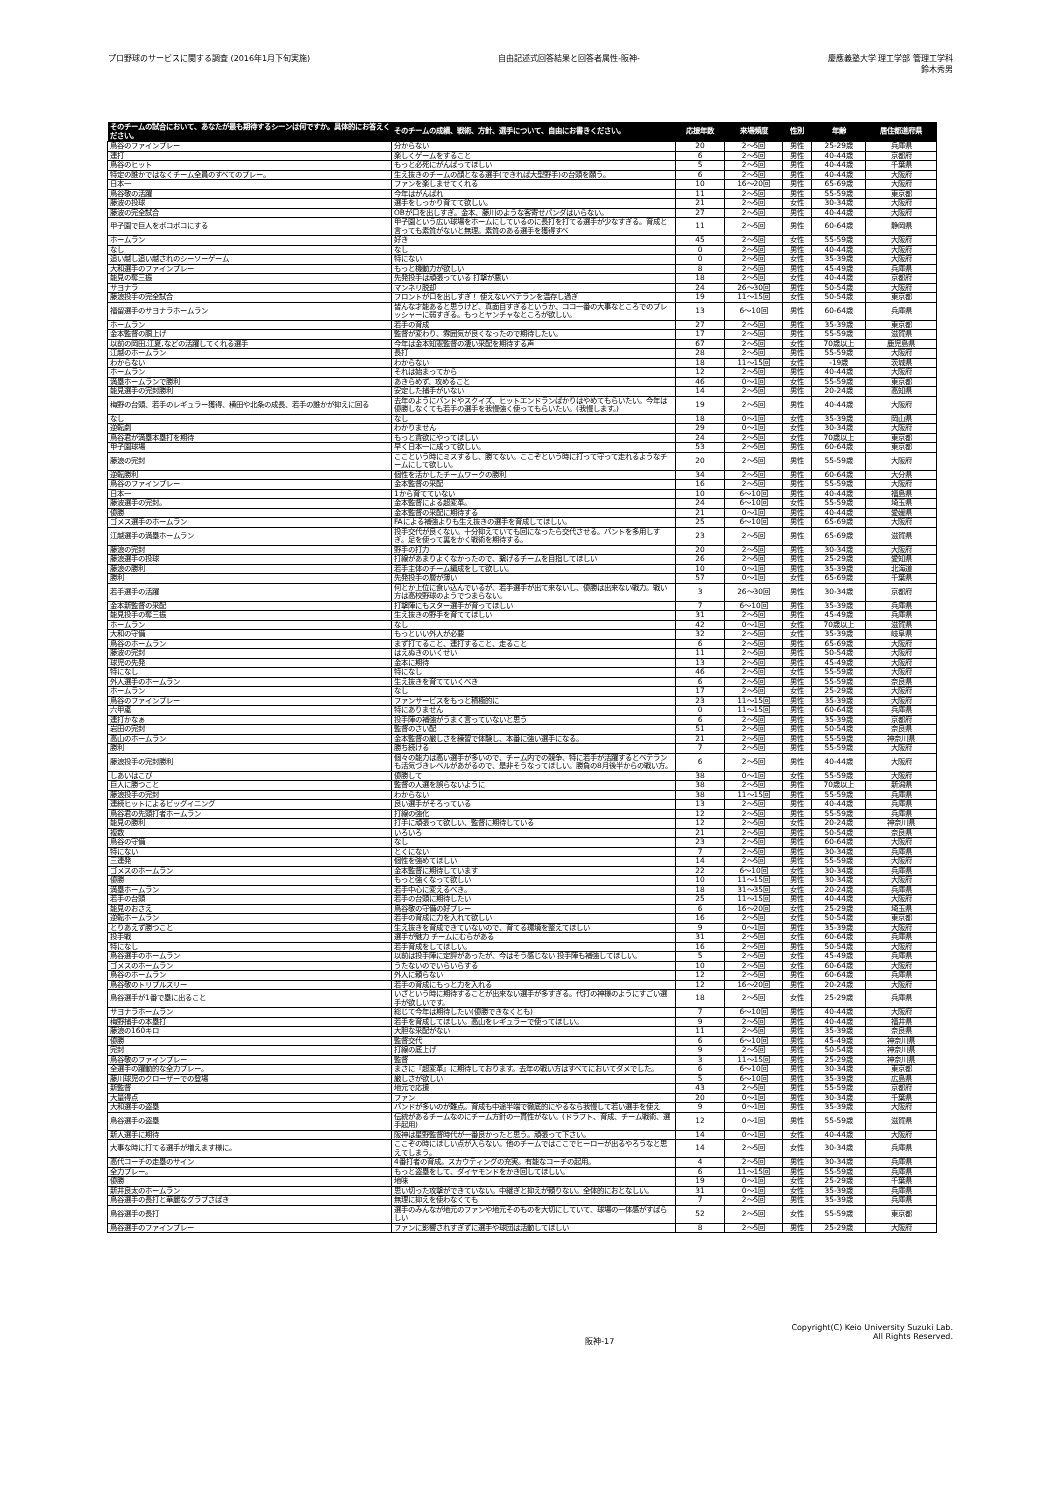プロ野球のサービスに関する調査 (2016年1月下旬実施)
自由記述式回答結果と回答者属性-阪神-
慶應義塾大学 理工学部 管理工学科
鈴木秀男
| そのチームの試合において、あなたが最も期待するシーンは何ですか。具体的にお答えください。 | そのチームの成績、戦術、方針、選手について、自由にお書きください。 | 応援年数 | 来場頻度 | 性別 | 年齢 | 居住都道府県 |
| --- | --- | --- | --- | --- | --- | --- |
| 鳥谷のファインプレー | 分からない | 20 | 2～5回 | 男性 | 25-29歳 | 兵庫県 |
| 連打 | 楽しくゲームをすること | 6 | 2～5回 | 男性 | 40-44歳 | 京都府 |
| 鳥谷のヒット | もっと必死にがんばってほしい | 5 | 2～5回 | 男性 | 40-44歳 | 千葉県 |
| 特定の誰かではなくチーム全員のすべてのプレー。 | 生え抜きのチームの顔となる選手(できれば大型野手)の台頭を願う。 | 6 | 2～5回 | 男性 | 40-44歳 | 大阪府 |
| 日本一 | ファンを楽しませてくれる | 10 | 16～20回 | 男性 | 65-69歳 | 大阪府 |
| 鳥谷敬の活躍 | 今年はがんばれ | 11 | 2～5回 | 男性 | 55-59歳 | 東京都 |
| 藤波の投球 | 選手をしっかり育てて欲しい。 | 21 | 2～5回 | 女性 | 30-34歳 | 大阪府 |
| 藤波の完全試合 | OBが口を出しすぎ。金本、藤川のような客寄せパンダはいらない。 | 27 | 2～5回 | 男性 | 40-44歳 | 大阪府 |
| 甲子園で巨人をボコボコにする | 甲子園という広い球場をホームにしているのに長打を打てる選手が少なすぎる。育成と言っても素質がないと無理。素質のある選手を獲得すべ | 11 | 2～5回 | 男性 | 60-64歳 | 静岡県 |
| ホームラン | 好き | 45 | 2～5回 | 女性 | 55-59歳 | 大阪府 |
| なし | なし | 0 | 2～5回 | 男性 | 40-44歳 | 大阪府 |
| 追い越し追い越されのシーソーゲーム | 特にない | 0 | 2～5回 | 女性 | 35-39歳 | 大阪府 |
| 大和選手のファインプレー | もっと機動力が欲しい | 8 | 2～5回 | 男性 | 45-49歳 | 兵庫県 |
| 能見の奪三振 | 先発投手は頑張っている 打撃が悪い | 18 | 2～5回 | 女性 | 40-44歳 | 京都府 |
| サヨナラ | マンネリ脱却 | 24 | 26～30回 | 男性 | 50-54歳 | 大阪府 |
| 藤浪投手の完全試合 | フロントが口を出しすぎ！ 使えないベテランを温存し過ぎ | 19 | 11～15回 | 女性 | 50-54歳 | 東京都 |
| 福留選手のサヨナラホームラン | 皆んな才能あると思うけど、真面目すぎるというか、ココ一番の大事なところでのプレッシャーに弱すぎる。もっとヤンチャなところが欲しい。 | 13 | 6～10回 | 男性 | 60-64歳 | 兵庫県 |
| ホームラン | 若手の育成 | 27 | 2～5回 | 男性 | 35-39歳 | 東京都 |
| 金本監督の胴上げ | 監督が変わり、雰囲気が良くなったので期待したい。 | 17 | 2～5回 | 男性 | 55-59歳 | 滋賀県 |
| 以前の岡田,江夏,などの活躍してくれる選手 | 今年は金本知憲監督の凄い采配を期待する声 | 67 | 2～5回 | 女性 | 70歳以上 | 鹿児島県 |
| 江越のホームラン | 長打 | 28 | 2～5回 | 男性 | 55-59歳 | 大阪府 |
| わからない | わからない | 18 | 11～15回 | 女性 | -19歳 | 茨城県 |
| ホームラン | それは始まってから | 12 | 2～5回 | 男性 | 40-44歳 | 大阪府 |
| 満塁ホームランで勝利 | あきらめず、攻めること | 46 | 0～1回 | 女性 | 55-59歳 | 東京都 |
| 能見選手の完封勝利 | 安定した捕手がいない | 14 | 2～5回 | 男性 | 20-24歳 | 高知県 |
| 梅野の台頭、若手のレギュラー獲得、横田や北条の成長、若手の誰かが抑えに回る | 去年のようにバンドやスクイズ、ヒットエンドランばかりはやめてもらいたい。今年は優勝しなくても若手の選手を我慢強く使ってもらいたい。(我慢します。) | 19 | 2～5回 | 男性 | 40-44歳 | 大阪府 |
| なし | なし | 18 | 0～1回 | 女性 | 35-39歳 | 岡山県 |
| 逆転劇 | わかりません | 29 | 0～1回 | 女性 | 30-34歳 | 大阪府 |
| 鳥谷君が満塁本塁打を期待 | もっと貪欲にやってほしい | 24 | 2～5回 | 女性 | 70歳以上 | 東京都 |
| 甲子園球場 | 早く日本一に成って欲しい。 | 53 | 2～5回 | 男性 | 60-64歳 | 東京都 |
| 藤浪の完封 | ここという時にミスするし、勝てない。ここぞという時に打って守って走れるようなチームにして欲しい。 | 20 | 2～5回 | 男性 | 55-59歳 | 大阪府 |
| 逆転勝利 | 個性を活かしたチームワークの勝利 | 34 | 2～5回 | 男性 | 60-64歳 | 大分県 |
| 鳥谷のファインプレー | 金本監督の采配 | 16 | 2～5回 | 男性 | 55-59歳 | 大阪府 |
| 日本一 | 1から育てていない | 10 | 6～10回 | 男性 | 40-44歳 | 福島県 |
| 藤波選手の完封。 | 金本監督による超変革。 | 24 | 6～10回 | 女性 | 55-59歳 | 埼玉県 |
| 優勝 | 金本監督の采配に期待する | 21 | 0～1回 | 男性 | 40-44歳 | 愛媛県 |
| ゴメス選手のホームラン | FAによる補強よりも生え抜きの選手を育成してほしい。 | 25 | 6～10回 | 男性 | 65-69歳 | 大阪府 |
| 江越選手の満塁ホームラン | 投手交代が良くない。十分抑えていても回になったら交代させる。バントを多用しすぎ。足を使って裏をかく戦術を期待する。 | 23 | 2～5回 | 男性 | 65-69歳 | 滋賀県 |
| 藤浪の完封 | 野手の打力 | 20 | 2～5回 | 男性 | 30-34歳 | 大阪府 |
| 藤浪選手の投球 | 打線があまりよくなかったので、繋げるチームを目指してほしい | 26 | 2～5回 | 男性 | 25-29歳 | 愛知県 |
| 藤浪の勝利 | 若手主体のチーム編成をして欲しい。 | 10 | 0～1回 | 男性 | 35-39歳 | 北海道 |
| 勝利 | 先発投手の層が薄い | 57 | 0～1回 | 女性 | 65-69歳 | 千葉県 |
| 若手選手の活躍 | 何とか上位に食い込んでいるが、若手選手が出て来ないし、優勝は出来ない戦力。戦い方は高校野球のようでつまらない。 | 3 | 26～30回 | 男性 | 30-34歳 | 京都府 |
| 金本新監督の采配 | 打撃陣にもスター選手が育ってほしい | 7 | 6～10回 | 男性 | 35-39歳 | 兵庫県 |
| 能見投手の奪三振 | 生え抜きの野手を育ててほしい | 31 | 2～5回 | 男性 | 45-49歳 | 兵庫県 |
| ホームラン | なし | 42 | 0～1回 | 女性 | 70歳以上 | 滋賀県 |
| 大和の守備 | もっといい外人が必要 | 32 | 2～5回 | 女性 | 35-39歳 | 岐阜県 |
| 鳥谷のホームラン | まず打てること、連打すること、走ること | 6 | 2～5回 | 男性 | 65-69歳 | 大阪府 |
| 藤波の完封 | はえぬきのいくせい | 11 | 2～5回 | 男性 | 50-54歳 | 大阪府 |
| 球児の先発 | 金本に期待 | 13 | 2～5回 | 男性 | 45-49歳 | 大阪府 |
| 特になし | 特になし | 46 | 2～5回 | 女性 | 55-59歳 | 大阪府 |
| 外人選手のホームラン | 生え抜きを育てていくべき | 6 | 2～5回 | 男性 | 55-59歳 | 奈良県 |
| ホームラン | なし | 17 | 2～5回 | 女性 | 25-29歳 | 大阪府 |
| 鳥谷のファインプレー | ファンサービスをもっと積極的に | 23 | 11～15回 | 男性 | 35-39歳 | 大阪府 |
| 六甲颪 | 特にありません | 0 | 11～15回 | 男性 | 60-64歳 | 兵庫県 |
| 連打かなぁ | 投手陣の補強がうまく言っていないと思う | 6 | 2～5回 | 男性 | 35-39歳 | 京都府 |
| 岩田の完封 | 監督のさい配 | 51 | 2～5回 | 男性 | 50-54歳 | 奈良県 |
| 高山のホームラン | 金本監督の厳しさを練習で体験し、本番に強い選手になる。 | 21 | 2～5回 | 男性 | 55-59歳 | 神奈川県 |
| 勝利 | 勝ち続ける | 7 | 2～5回 | 男性 | 55-59歳 | 大阪府 |
| 藤浪投手の完封勝利 | 個々の能力は高い選手が多いので、チーム内での競争、特に若手が活躍するとベテランも活気づきレベルがあがるので、是非そうなってほしい。勝負の8月後半からの戦い方。 | 6 | 2～5回 | 男性 | 40-44歳 | 大阪府 |
| しあいはこび | 優勝して | 38 | 0～1回 | 女性 | 55-59歳 | 大阪府 |
| 巨人に勝つこと | 監督の人選を誤らないように | 38 | 2～5回 | 男性 | 70歳以上 | 新潟県 |
| 藤浪投手の完封 | わからない | 38 | 11～15回 | 男性 | 55-59歳 | 兵庫県 |
| 連続ヒットによるビッグイニング | 良い選手がそろっている | 13 | 2～5回 | 男性 | 40-44歳 | 兵庫県 |
| 鳥谷君の先頭打者ホームラン | 打線の強化 | 12 | 2～5回 | 男性 | 55-59歳 | 兵庫県 |
| 能見の勝利 | 打手に頑張って欲しい、監督に期待している | 12 | 2～5回 | 女性 | 20-24歳 | 神奈川県 |
| 複数 | いろいろ | 21 | 2～5回 | 男性 | 50-54歳 | 奈良県 |
| 鳥谷の守備 | なし | 23 | 2～5回 | 男性 | 60-64歳 | 大阪府 |
| 特にない | とくにない | 7 | 2～5回 | 男性 | 30-34歳 | 兵庫県 |
| 三連発 | 個性を強めてほしい | 14 | 2～5回 | 男性 | 55-59歳 | 大阪府 |
| ゴメスのホームラン | 金本監督に期待しています | 22 | 6～10回 | 女性 | 30-34歳 | 兵庫県 |
| 優勝 | もっと強くなって欲しい | 10 | 11～15回 | 男性 | 30-34歳 | 大阪府 |
| 満塁ホームラン | 若手中心に変えるべき。 | 18 | 31～35回 | 女性 | 20-24歳 | 兵庫県 |
| 若手の台頭 | 若手の台頭に期待したい | 25 | 11～15回 | 男性 | 40-44歳 | 大阪府 |
| 能見のおさえ | 鳥谷敬の守備の好プレー | 6 | 16～20回 | 女性 | 25-29歳 | 埼玉県 |
| 逆転ホームラン | 若手の育成に力を入れて欲しい | 16 | 2～5回 | 女性 | 50-54歳 | 東京都 |
| とりあえず勝つこと | 生え抜きを育成できていないので、育てる環境を整えてほしい | 9 | 0～1回 | 男性 | 35-39歳 | 大阪府 |
| 投手戦 | 選手が魅力 チームにむらがある | 31 | 2～5回 | 女性 | 60-64歳 | 兵庫県 |
| 特になし | 若手育成をしてほしい。 | 16 | 2～5回 | 男性 | 50-54歳 | 大阪府 |
| 鳥谷選手のホームラン | 以前は投手陣に定評があったが、今はそう感じない 投手陣も補強してほしい。 | 5 | 2～5回 | 女性 | 45-49歳 | 兵庫県 |
| ゴメスのホームラン | うたないのでいらいらする | 10 | 2～5回 | 女性 | 60-64歳 | 大阪府 |
| 鳥谷のホームラン | 外人に頼らない | 12 | 2～5回 | 男性 | 60-64歳 | 兵庫県 |
| 鳥谷敬のトリプルスリー | 若手の育成にもっと力を入れる | 12 | 16～20回 | 男性 | 20-24歳 | 大阪府 |
| 鳥谷選手が1番で塁に出ること | いざという時に期待することが出来ない選手が多すぎる。代打の神様のようにすごい選手が欲しいです。 | 18 | 2～5回 | 女性 | 25-29歳 | 兵庫県 |
| サヨナラホームラン | 総じて今年は期待したい(優勝できなくとも) | 7 | 6～10回 | 男性 | 40-44歳 | 大阪府 |
| 梅野捕手の本塁打 | 若手を育成してほしい。高山をレギュラーで使ってほしい。 | 9 | 2～5回 | 男性 | 40-44歳 | 福井県 |
| 藤浪の160キロ | 大胆な采配がない | 11 | 2～5回 | 男性 | 35-39歳 | 奈良県 |
| 優勝 | 監督交代 | 6 | 6～10回 | 男性 | 45-49歳 | 神奈川県 |
| 完封 | 打線の底上げ | 9 | 2～5回 | 男性 | 50-54歳 | 神奈川県 |
| 鳥谷敬のファインプレー | 監督 | 3 | 11～15回 | 男性 | 25-29歳 | 神奈川県 |
| 全選手の躍動的な全力プレー。 | まさに『超変革』に期待しております。去年の戦い方はすべてにおいてダメでした。 | 6 | 6～10回 | 男性 | 30-34歳 | 東京都 |
| 藤川球児のクローザーでの登場 | 厳しさが欲しい | 5 | 6～10回 | 男性 | 35-39歳 | 広島県 |
| 新監督 | 地元で応援 | 43 | 2～5回 | 男性 | 55-59歳 | 京都府 |
| 大量得点 | ファン | 20 | 0～1回 | 男性 | 30-34歳 | 千葉県 |
| 大和選手の盗塁 | バンドが多いのが難点。育成も中途半端で徹底的にやるなら我慢して若い選手を使え | 9 | 0～1回 | 男性 | 35-39歳 | 大阪府 |
| 鳥谷選手の盗塁 | 伝統があるチームなのにチーム方針の一貫性がない。(ドラフト、育成、チーム戦術、選手起用) | 12 | 0～1回 | 男性 | 55-59歳 | 滋賀県 |
| 新人選手に期待 | 阪神は星野監督時代が一番良かったと思う。頑張って下さい。 | 14 | 0～1回 | 女性 | 40-44歳 | 大阪府 |
| 大事な時に打てる選手が増えます様に。 | ここぞの時にほしい点が入らない。他のチームではここでヒーローが出るやろうなと思えてしまう。 | 14 | 2～5回 | 女性 | 30-34歳 | 兵庫県 |
| 高代コーチの走塁のサイン | 4番打者の育成。スカウティングの充実。有能なコーチの起用。 | 4 | 2～5回 | 男性 | 30-34歳 | 兵庫県 |
| 全力プレー。 | もっと盗塁をして、ダイヤモンドをかき回してほしい。 | 6 | 11～15回 | 男性 | 55-59歳 | 兵庫県 |
| 優勝 | 地味 | 19 | 0～1回 | 女性 | 25-29歳 | 千葉県 |
| 新井良太のホームラン | 思い切った攻撃ができていない。中継ぎと抑えが頼りない。全体的におとなしい。 | 31 | 0～1回 | 女性 | 35-39歳 | 兵庫県 |
| 鳥谷選手の長打と華麗なグラブさばき | 無理に抑えを使わなくても | 7 | 2～5回 | 男性 | 35-39歳 | 兵庫県 |
| 鳥谷選手の長打 | 選手のみんなが地元のファンや地元そのものを大切にしていて、球場の一体感がすばらしい | 52 | 2～5回 | 女性 | 55-59歳 | 東京都 |
| 鳥谷選手のファインプレー | ファンに影響されすぎずに選手や球団は活動してほしい | 8 | 2～5回 | 男性 | 25-29歳 | 大阪府 |
阪神-17
Copyright(C) Keio University Suzuki Lab.
All Rights Reserved.